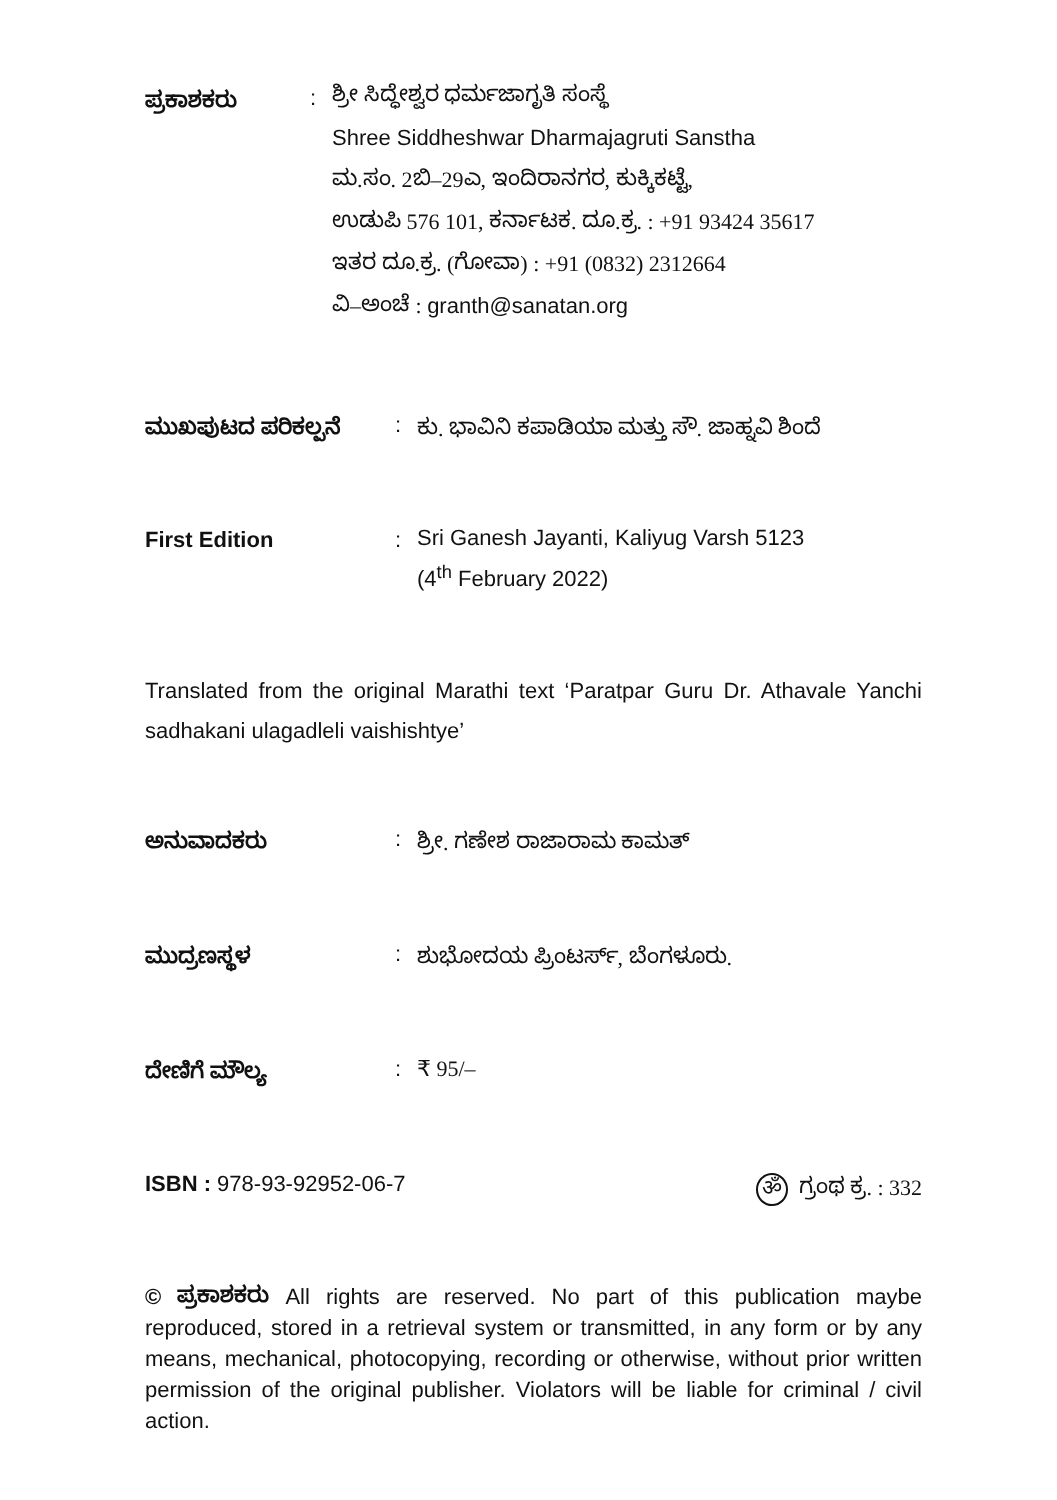ಪ್ರಕಾಶಕರು :
ಶ್ರೀ ಸಿದ್ಧೇಶ್ವರ ಧರ್ಮಜಾಗೃತಿ ಸಂಸ್ಥೆ
Shree Siddheshwar Dharmajagruti Sanstha
ಮ.ಸಂ. 2ಬಿ–29ಎ, ಇಂದಿರಾನಗರ, ಕುಕ್ಕಿಕಟ್ಟೆ,
ಉಡುಪಿ 576 101, ಕರ್ನಾಟಕ. ದೂ.ಕ್ರ. : +91 93424 35617
ಇತರ ದೂ.ಕ್ರ. (ಗೋವಾ) : +91 (0832) 2312664
ವಿ–ಅಂಚೆ : granth@sanatan.org
ಮುಖಪುಟದ ಪರಿಕಲ್ಪನೆ : ಕು. ಭಾವಿನಿ ಕಪಾಡಿಯಾ ಮತ್ತು ಸೌ. ಜಾಹ್ನವಿ ಶಿಂದೆ
First Edition :
Sri Ganesh Jayanti, Kaliyug Varsh 5123
(4<sup>th</sup> February 2022)
Translated from the original Marathi text ‘Paratpar Guru Dr. Athavale Yanchi sadhakani ulagadleli vaishishtye’
ಅನುವಾದಕರು : ಶ್ರೀ. ಗಣೇಶ ರಾಜಾರಾಮ ಕಾಮತ್
ಮುದ್ರಣಸ್ಥಳ : ಶುಭೋದಯ ಪ್ರಿಂಟರ್ಸ್, ಬೆಂಗಳೂರು.
ದೇಣಿಗೆ ಮೌಲ್ಯ : ₹ 95/–
ISBN : 978-93-92952-06-7 ॐ ಗ್ರಂಥ ಕ್ರ. : 332
© ಪ್ರಕಾಶಕರು All rights are reserved. No part of this publication maybe reproduced, stored in a retrieval system or transmitted, in any form or by any means, mechanical, photocopying, recording or otherwise, without prior written permission of the original publisher. Violators will be liable for criminal / civil action.